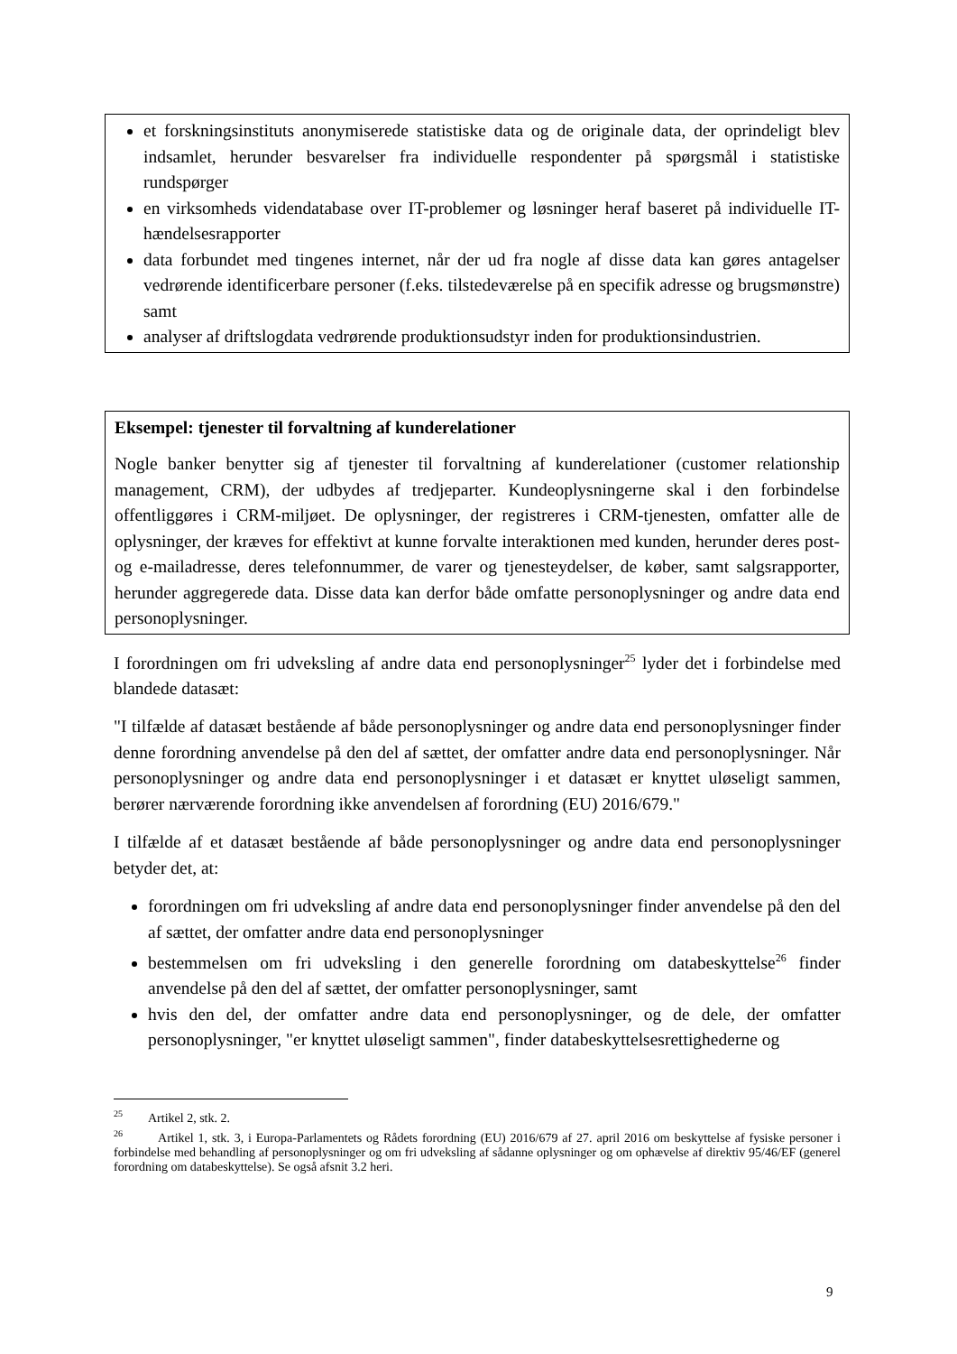et forskningsinstituts anonymiserede statistiske data og de originale data, der oprindeligt blev indsamlet, herunder besvarelser fra individuelle respondenter på spørgsmål i statistiske rundspørger
en virksomheds videndatabase over IT-problemer og løsninger heraf baseret på individuelle IT-hændelsesrapporter
data forbundet med tingenes internet, når der ud fra nogle af disse data kan gøres antagelser vedrørende identificerbare personer (f.eks. tilstedeværelse på en specifik adresse og brugsmønstre) samt
analyser af driftslogdata vedrørende produktionsudstyr inden for produktionsindustrien.
Eksempel: tjenester til forvaltning af kunderelationer
Nogle banker benytter sig af tjenester til forvaltning af kunderelationer (customer relationship management, CRM), der udbydes af tredjeparter. Kundeoplysningerne skal i den forbindelse offentliggøres i CRM-miljøet. De oplysninger, der registreres i CRM-tjenesten, omfatter alle de oplysninger, der kræves for effektivt at kunne forvalte interaktionen med kunden, herunder deres post- og e-mailadresse, deres telefonnummer, de varer og tjenesteydelser, de køber, samt salgsrapporter, herunder aggregerede data. Disse data kan derfor både omfatte personoplysninger og andre data end personoplysninger.
I forordningen om fri udveksling af andre data end personoplysninger<sup>25</sup> lyder det i forbindelse med blandede datasæt:
"I tilfælde af datasæt bestående af både personoplysninger og andre data end personoplysninger finder denne forordning anvendelse på den del af sættet, der omfatter andre data end personoplysninger. Når personoplysninger og andre data end personoplysninger i et datasæt er knyttet uløseligt sammen, berører nærværende forordning ikke anvendelsen af forordning (EU) 2016/679."
I tilfælde af et datasæt bestående af både personoplysninger og andre data end personoplysninger betyder det, at:
forordningen om fri udveksling af andre data end personoplysninger finder anvendelse på den del af sættet, der omfatter andre data end personoplysninger
bestemmelsen om fri udveksling i den generelle forordning om databeskyttelse<sup>26</sup> finder anvendelse på den del af sættet, der omfatter personoplysninger, samt
hvis den del, der omfatter andre data end personoplysninger, og de dele, der omfatter personoplysninger, "er knyttet uløseligt sammen", finder databeskyttelsesrettighederne og
<sup>25</sup> Artikel 2, stk. 2.
<sup>26</sup> Artikel 1, stk. 3, i Europa-Parlamentets og Rådets forordning (EU) 2016/679 af 27. april 2016 om beskyttelse af fysiske personer i forbindelse med behandling af personoplysninger og om fri udveksling af sådanne oplysninger og om ophævelse af direktiv 95/46/EF (generel forordning om databeskyttelse). Se også afsnit 3.2 heri.
9